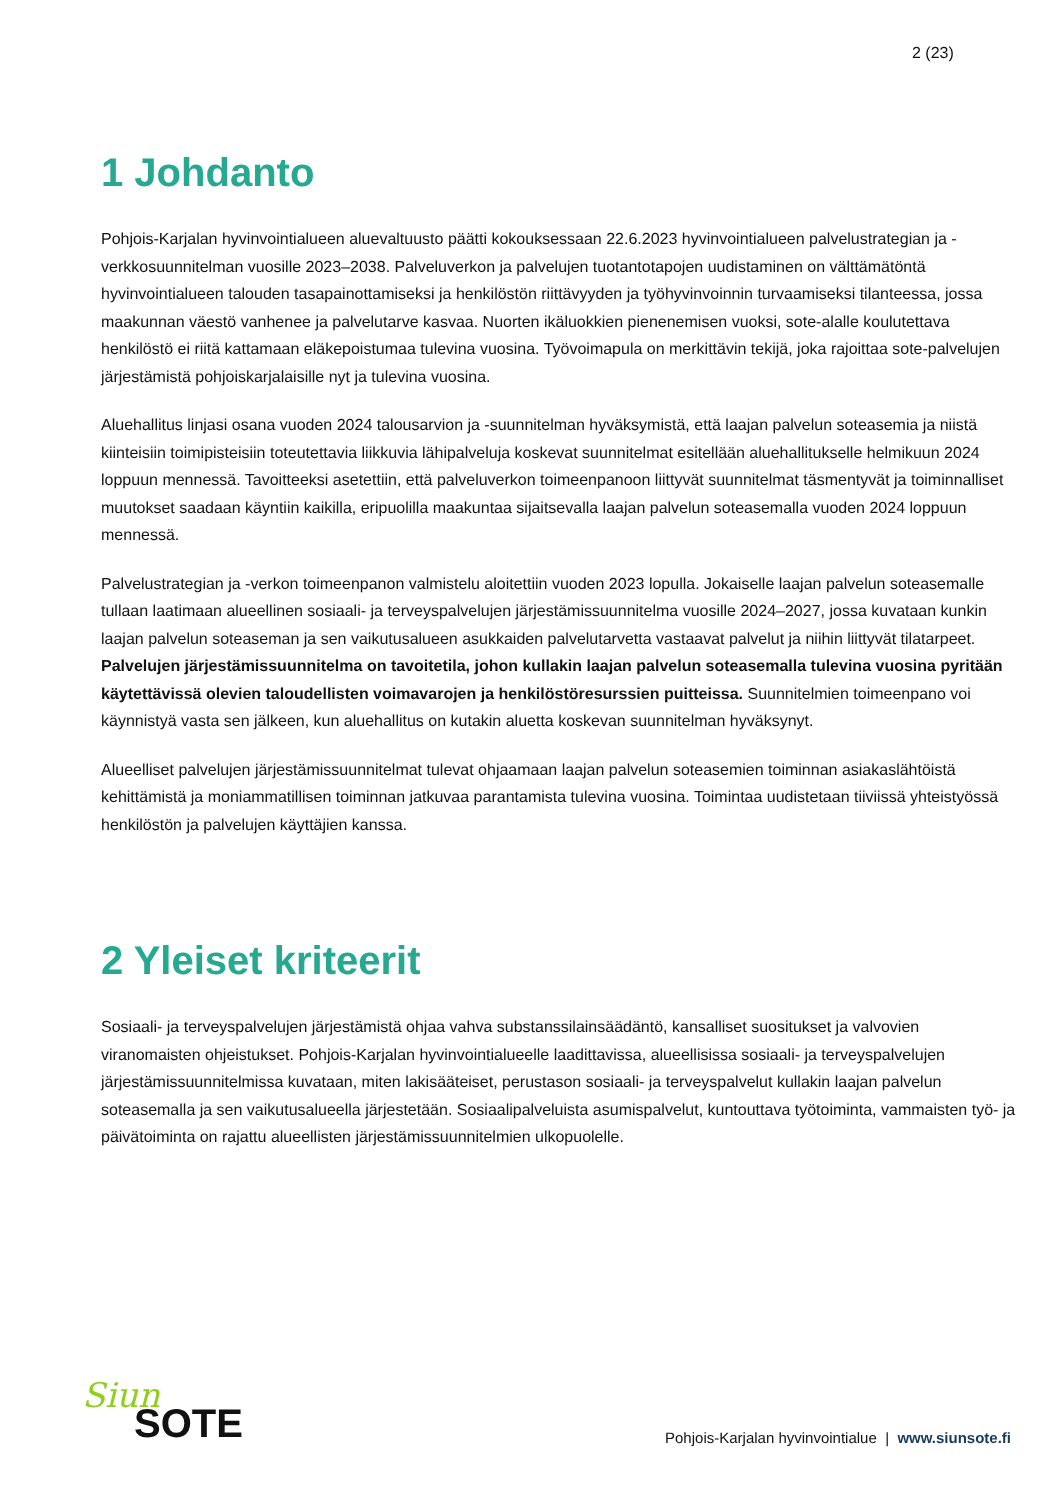2 (23)
1 Johdanto
Pohjois-Karjalan hyvinvointialueen aluevaltuusto päätti kokouksessaan 22.6.2023 hyvinvointialueen palvelustrategian ja -verkkosuunnitelman vuosille 2023–2038. Palveluverkon ja palvelujen tuotantotapojen uudistaminen on välttämätöntä hyvinvointialueen talouden tasapainottamiseksi ja henkilöstön riittävyyden ja työhyvinvoinnin turvaamiseksi tilanteessa, jossa maakunnan väestö vanhenee ja palvelutarve kasvaa. Nuorten ikäluokkien pienenemisen vuoksi, sote-alalle koulutettava henkilöstö ei riitä kattamaan eläkepoistumaa tulevina vuosina. Työvoimapula on merkittävin tekijä, joka rajoittaa sote-palvelujen järjestämistä pohjoiskarjalaisille nyt ja tulevina vuosina.
Aluehallitus linjasi osana vuoden 2024 talousarvion ja -suunnitelman hyväksymistä, että laajan palvelun soteasemia ja niistä kiinteisiin toimipisteisiin toteutettavia liikkuvia lähipalveluja koskevat suunnitelmat esitellään aluehallitukselle helmikuun 2024 loppuun mennessä. Tavoitteeksi asetettiin, että palveluverkon toimeenpanoon liittyvät suunnitelmat täsmentyvät ja toiminnalliset muutokset saadaan käyntiin kaikilla, eripuolilla maakuntaa sijaitsevalla laajan palvelun soteasemalla vuoden 2024 loppuun mennessä.
Palvelustrategian ja -verkon toimeenpanon valmistelu aloitettiin vuoden 2023 lopulla. Jokaiselle laajan palvelun soteasemalle tullaan laatimaan alueellinen sosiaali- ja terveyspalvelujen järjestämissuunnitelma vuosille 2024–2027, jossa kuvataan kunkin laajan palvelun soteaseman ja sen vaikutusalueen asukkaiden palvelutarvetta vastaavat palvelut ja niihin liittyvät tilatarpeet. Palvelujen järjestämissuunnitelma on tavoitetila, johon kullakin laajan palvelun soteasemalla tulevina vuosina pyritään käytettävissä olevien taloudellisten voimavarojen ja henkilöstöresurssien puitteissa. Suunnitelmien toimeenpano voi käynnistyä vasta sen jälkeen, kun aluehallitus on kutakin aluetta koskevan suunnitelman hyväksynyt.
Alueelliset palvelujen järjestämissuunnitelmat tulevat ohjaamaan laajan palvelun soteasemien toiminnan asiakaslähtöistä kehittämistä ja moniammatillisen toiminnan jatkuvaa parantamista tulevina vuosina. Toimintaa uudistetaan tiiviissä yhteistyössä henkilöstön ja palvelujen käyttäjien kanssa.
2 Yleiset kriteerit
Sosiaali- ja terveyspalvelujen järjestämistä ohjaa vahva substanssilainsäädäntö, kansalliset suositukset ja valvovien viranomaisten ohjeistukset. Pohjois-Karjalan hyvinvointialueelle laadittavissa, alueellisissa sosiaali- ja terveyspalvelujen järjestämissuunnitelmissa kuvataan, miten lakisääteiset, perustason sosiaali- ja terveyspalvelut kullakin laajan palvelun soteasemalla ja sen vaikutusalueella järjestetään. Sosiaalipalveluista asumispalvelut, kuntouttava työtoiminta, vammaisten työ- ja päivätoiminta on rajattu alueellisten järjestämissuunnitelmien ulkopuolelle.
Siun
SOTE
Pohjois-Karjalan hyvinvointialue | www.siunsote.fi